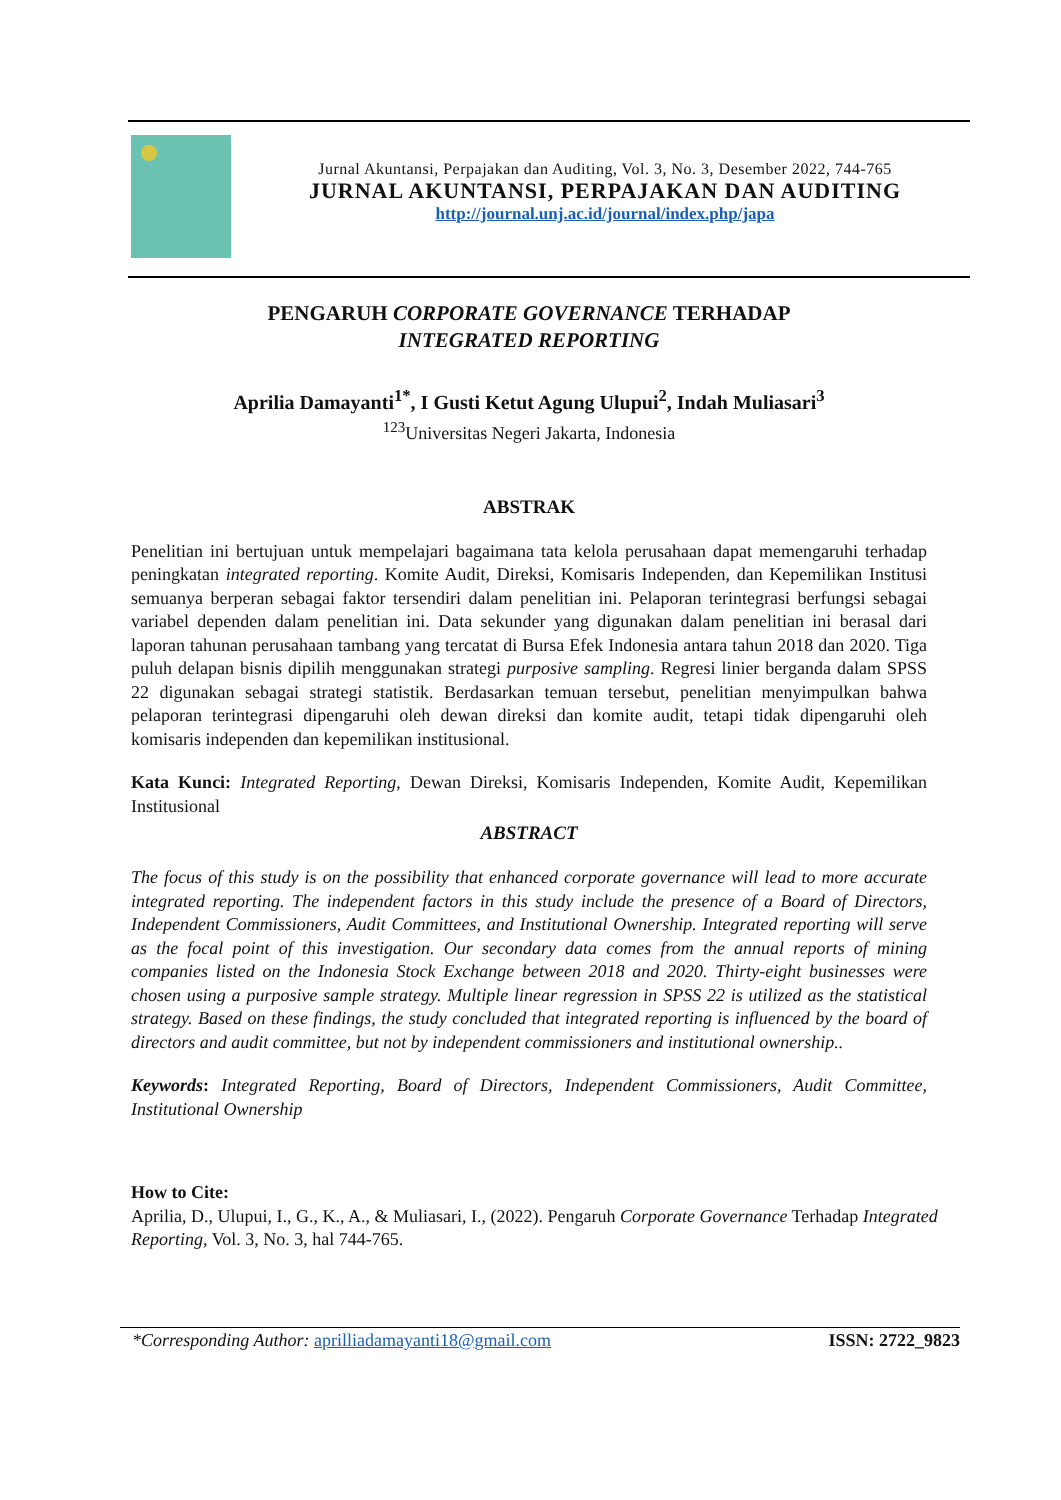Jurnal Akuntansi, Perpajakan dan Auditing, Vol. 3, No. 3, Desember 2022, 744-765
JURNAL AKUNTANSI, PERPAJAKAN DAN AUDITING
http://journal.unj.ac.id/journal/index.php/japa
PENGARUH CORPORATE GOVERNANCE TERHADAP
INTEGRATED REPORTING
Aprilia Damayanti<sup>1*</sup>, I Gusti Ketut Agung Ulupui<sup>2</sup>, Indah Muliasari<sup>3</sup>
<sup>123</sup> Universitas Negeri Jakarta, Indonesia
ABSTRAK
Penelitian ini bertujuan untuk mempelajari bagaimana tata kelola perusahaan dapat memengaruhi terhadap peningkatan integrated reporting. Komite Audit, Direksi, Komisaris Independen, dan Kepemilikan Institusi semuanya berperan sebagai faktor tersendiri dalam penelitian ini. Pelaporan terintegrasi berfungsi sebagai variabel dependen dalam penelitian ini. Data sekunder yang digunakan dalam penelitian ini berasal dari laporan tahunan perusahaan tambang yang tercatat di Bursa Efek Indonesia antara tahun 2018 dan 2020. Tiga puluh delapan bisnis dipilih menggunakan strategi purposive sampling. Regresi linier berganda dalam SPSS 22 digunakan sebagai strategi statistik. Berdasarkan temuan tersebut, penelitian menyimpulkan bahwa pelaporan terintegrasi dipengaruhi oleh dewan direksi dan komite audit, tetapi tidak dipengaruhi oleh komisaris independen dan kepemilikan institusional.
Kata Kunci: Integrated Reporting, Dewan Direksi, Komisaris Independen, Komite Audit, Kepemilikan Institusional
ABSTRACT
The focus of this study is on the possibility that enhanced corporate governance will lead to more accurate integrated reporting. The independent factors in this study include the presence of a Board of Directors, Independent Commissioners, Audit Committees, and Institutional Ownership. Integrated reporting will serve as the focal point of this investigation. Our secondary data comes from the annual reports of mining companies listed on the Indonesia Stock Exchange between 2018 and 2020. Thirty-eight businesses were chosen using a purposive sample strategy. Multiple linear regression in SPSS 22 is utilized as the statistical strategy. Based on these findings, the study concluded that integrated reporting is influenced by the board of directors and audit committee, but not by independent commissioners and institutional ownership..
Keywords: Integrated Reporting, Board of Directors, Independent Commissioners, Audit Committee, Institutional Ownership
How to Cite:
Aprilia, D., Ulupui, I., G., K., A., & Muliasari, I., (2022). Pengaruh Corporate Governance Terhadap Integrated Reporting, Vol. 3, No. 3, hal 744-765.
*Corresponding Author: aprilliadamayanti18@gmail.com ISSN: 2722_9823